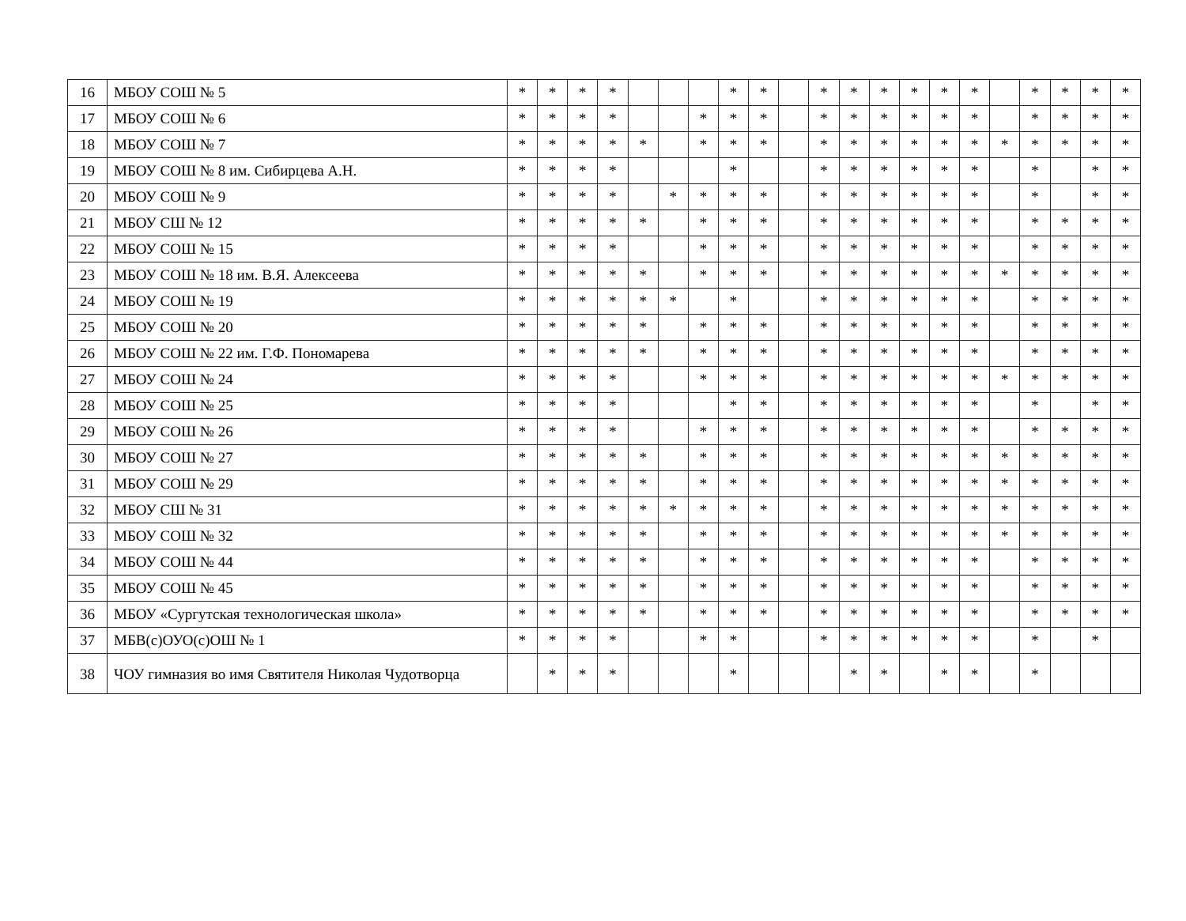| 16 | МБОУ СОШ № 5 | * | * | * | * | | | | * | * | | * | * | * | * | * | * | | * | * | * | * |
| 17 | МБОУ СОШ № 6 | * | * | * | * | | | * | * | * | | * | * | * | * | * | * | | * | * | * | * |
| 18 | МБОУ СОШ № 7 | * | * | * | * | * | | * | * | * | | * | * | * | * | * | * | * | * | * | * | * |
| 19 | МБОУ СОШ № 8 им. Сибирцева А.Н. | * | * | * | * | | | | * | | | * | * | * | * | * | * | | * | | * | * |
| 20 | МБОУ СОШ № 9 | * | * | * | * | | * | * | * | * | | * | * | * | * | * | * | | * | | * | * |
| 21 | МБОУ СШ № 12 | * | * | * | * | * | | * | * | * | | * | * | * | * | * | * | | * | * | * | * |
| 22 | МБОУ СОШ № 15 | * | * | * | * | | | * | * | * | | * | * | * | * | * | * | | * | * | * | * |
| 23 | МБОУ СОШ № 18 им. В.Я. Алексеева | * | * | * | * | * | | * | * | * | | * | * | * | * | * | * | * | * | * | * | * |
| 24 | МБОУ СОШ № 19 | * | * | * | * | * | * | | * | | | * | * | * | * | * | * | | * | * | * | * |
| 25 | МБОУ СОШ № 20 | * | * | * | * | * | | * | * | * | | * | * | * | * | * | * | | * | * | * | * |
| 26 | МБОУ СОШ № 22 им. Г.Ф. Пономарева | * | * | * | * | * | | * | * | * | | * | * | * | * | * | * | | * | * | * | * |
| 27 | МБОУ СОШ № 24 | * | * | * | * | | | * | * | * | | * | * | * | * | * | * | * | * | * | * | * |
| 28 | МБОУ СОШ № 25 | * | * | * | * | | | | * | * | | * | * | * | * | * | * | | * | | * | * |
| 29 | МБОУ СОШ № 26 | * | * | * | * | | | * | * | * | | * | * | * | * | * | * | | * | * | * | * |
| 30 | МБОУ СОШ № 27 | * | * | * | * | * | | * | * | * | | * | * | * | * | * | * | * | * | * | * | * |
| 31 | МБОУ СОШ № 29 | * | * | * | * | * | | * | * | * | | * | * | * | * | * | * | * | * | * | * | * |
| 32 | МБОУ СШ № 31 | * | * | * | * | * | * | * | * | * | | * | * | * | * | * | * | * | * | * | * | * |
| 33 | МБОУ СОШ № 32 | * | * | * | * | * | | * | * | * | | * | * | * | * | * | * | * | * | * | * | * |
| 34 | МБОУ СОШ № 44 | * | * | * | * | * | | * | * | * | | * | * | * | * | * | * | | * | * | * | * |
| 35 | МБОУ СОШ № 45 | * | * | * | * | * | | * | * | * | | * | * | * | * | * | * | | * | * | * | * |
| 36 | МБОУ «Сургутская технологическая школа» | * | * | * | * | * | | * | * | * | | * | * | * | * | * | * | | * | * | * | * |
| 37 | МБВ(с)ОУО(с)ОШ № 1 | * | * | * | * | | | * | * | | | * | * | * | * | * | * | | * | | * | |
| 38 | ЧОУ гимназия во имя Святителя Николая Чудотворца | | * | * | * | | | | * | | | | * | * | | * | * | | * | | | |